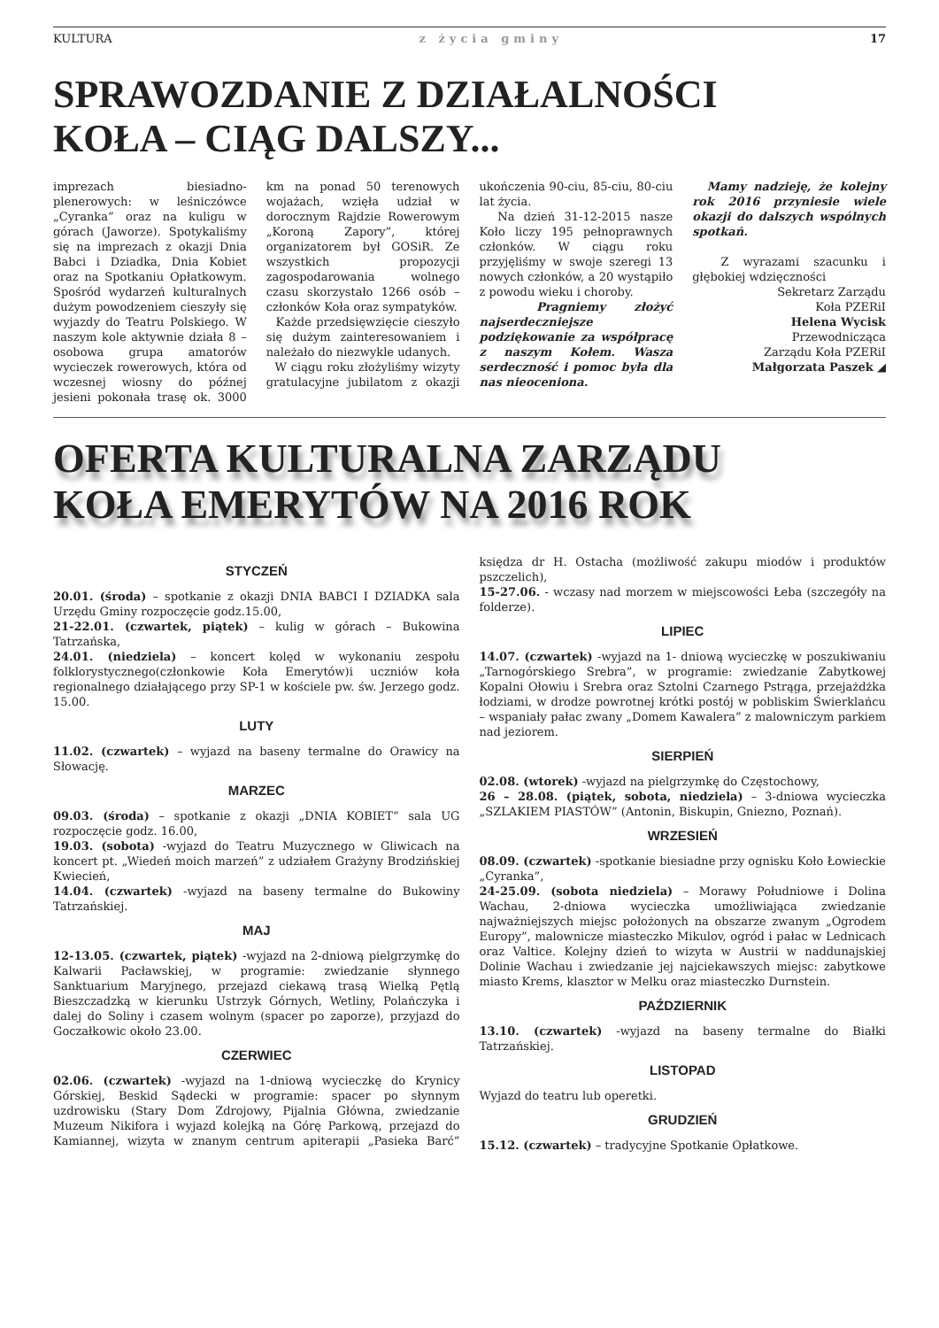KULTURA z życia gminy 17
SPRAWOZDANIE Z DZIAŁALNOŚCI
KOŁA – CIĄG DALSZY...
imprezach biesiadno-plenerowych: w leśniczówce „Cyranka” oraz na kuligu w górach (Jaworze). Spotykaliśmy się na imprezach z okazji Dnia Babci i Dziadka, Dnia Kobiet oraz na Spotkaniu Opłatkowym. Spośród wydarzeń kulturalnych dużym powodzeniem cieszyły się wyjazdy do Teatru Polskiego. W naszym kole aktywnie działa 8 – osobowa grupa amatorów wycieczek rowerowych, która od wczesnej wiosny do późnej jesieni pokonała trasę ok. 3000 km na ponad 50 terenowych wojażach, wzięła udział w dorocznym Rajdzie Rowerowym „Koroną Zapory”, której organizatorem był GOSiR. Ze wszystkich propozycji zagospodarowania wolnego czasu skorzystało 1266 osób – członków Koła oraz sympatyków.
Każde przedsięwzięcie cieszyło się dużym zainteresowaniem i należało do niezwykle udanych.
W ciągu roku złożyliśmy wizyty gratulacyjne jubilatom z okazji ukończenia 90-ciu, 85-ciu, 80-ciu lat życia.
Na dzień 31-12-2015 nasze Koło liczy 195 pełnoprawnych członków. W ciągu roku przyjęliśmy w swoje szeregi 13 nowych członków, a 20 wystąpiło z powodu wieku i choroby.
Pragniemy złożyć najserdeczniejsze podziękowanie za współpracę z naszym Kołem. Wasza serdeczność i pomoc była dla nas nieoceniona.
Mamy nadzieję, że kolejny rok 2016 przyniesie wiele okazji do dalszych wspólnych spotkań.
Z wyrazami szacunku i głębokiej wdzięczności
Sekretarz Zarządu
Koła PZERiI
Helena Wycisk
Przewodnicząca
Zarządu Koła PZERiI
Małgorzata Paszek ◢
OFERTA KULTURALNA ZARZĄDU
KOŁA EMERYTÓW NA 2016 ROK
STYCZEŃ
20.01. (środa) – spotkanie z okazji DNIA BABCI I DZIADKA sala Urzędu Gminy rozpoczęcie godz.15.00,
21-22.01. (czwartek, piątek) – kulig w górach – Bukowina Tatrzańska,
24.01. (niedziela) – koncert kolęd w wykonaniu zespołu folklorystycznego(członkowie Koła Emerytów)i uczniów koła regionalnego działającego przy SP-1 w kościele pw. św. Jerzego godz. 15.00.
LUTY
11.02. (czwartek) – wyjazd na baseny termalne do Orawicy na Słowację.
MARZEC
09.03. (środa) – spotkanie z okazji „DNIA KOBIET” sala UG rozpoczęcie godz. 16.00,
19.03. (sobota) -wyjazd do Teatru Muzycznego w Gliwicach na koncert pt. „Wiedeń moich marzeń” z udziałem Grażyny Brodzińskiej Kwiecień,
14.04. (czwartek) -wyjazd na baseny termalne do Bukowiny Tatrzańskiej.
MAJ
12-13.05. (czwartek, piątek) -wyjazd na 2-dniową pielgrzymkę do Kalwarii Pacławskiej, w programie: zwiedzanie słynnego Sanktuarium Maryjnego, przejazd ciekawą trasą Wielką Pętlą Bieszczadzką w kierunku Ustrzyk Górnych, Wetliny, Polańczyka i dalej do Soliny i czasem wolnym (spacer po zaporze), przyjazd do Goczałkowic około 23.00.
CZERWIEC
02.06. (czwartek) -wyjazd na 1-dniową wycieczkę do Krynicy Górskiej, Beskid Sądecki w programie: spacer po słynnym uzdrowisku (Stary Dom Zdrojowy, Pijalnia Główna, zwiedzanie Muzeum Nikifora i wyjazd kolejką na Górę Parkową, przejazd do Kamiannej, wizyta w znanym centrum apiterapii „Pasieka Barć” księdza dr H. Ostacha (możliwość zakupu miodów i produktów pszczelich),
15-27.06. - wczasy nad morzem w miejscowości Łeba (szczegóły na folderze).
LIPIEC
14.07. (czwartek) -wyjazd na 1- dniową wycieczkę w poszukiwaniu „Tarnogórskiego Srebra”, w programie: zwiedzanie Zabytkowej Kopalni Ołowiu i Srebra oraz Sztolni Czarnego Pstrąga, przejażdżka łodziami, w drodze powrotnej krótki postój w pobliskim Świerklańcu – wspaniały pałac zwany „Domem Kawalera” z malowniczym parkiem nad jeziorem.
SIERPIEŃ
02.08. (wtorek) -wyjazd na pielgrzymkę do Częstochowy,
26 – 28.08. (piątek, sobota, niedziela) – 3-dniowa wycieczka „SZLAKIEM PIASTÓW” (Antonin, Biskupin, Gniezno, Poznań).
WRZESIEŃ
08.09. (czwartek) -spotkanie biesiadne przy ognisku Koło Łowieckie „Cyranka”,
24-25.09. (sobota niedziela) – Morawy Południowe i Dolina Wachau, 2-dniowa wycieczka umożliwiająca zwiedzanie najważniejszych miejsc położonych na obszarze zwanym „Ogrodem Europy”, malownicze miasteczko Mikulov, ogród i pałac w Lednicach oraz Valtice. Kolejny dzień to wizyta w Austrii w naddunajskiej Dolinie Wachau i zwiedzanie jej najciekawszych miejsc: zabytkowe miasto Krems, klasztor w Melku oraz miasteczko Durnstein.
PAŹDZIERNIK
13.10. (czwartek) -wyjazd na baseny termalne do Białki Tatrzańskiej.
LISTOPAD
Wyjazd do teatru lub operetki.
GRUDZIEŃ
15.12. (czwartek) – tradycyjne Spotkanie Opłatkowe.